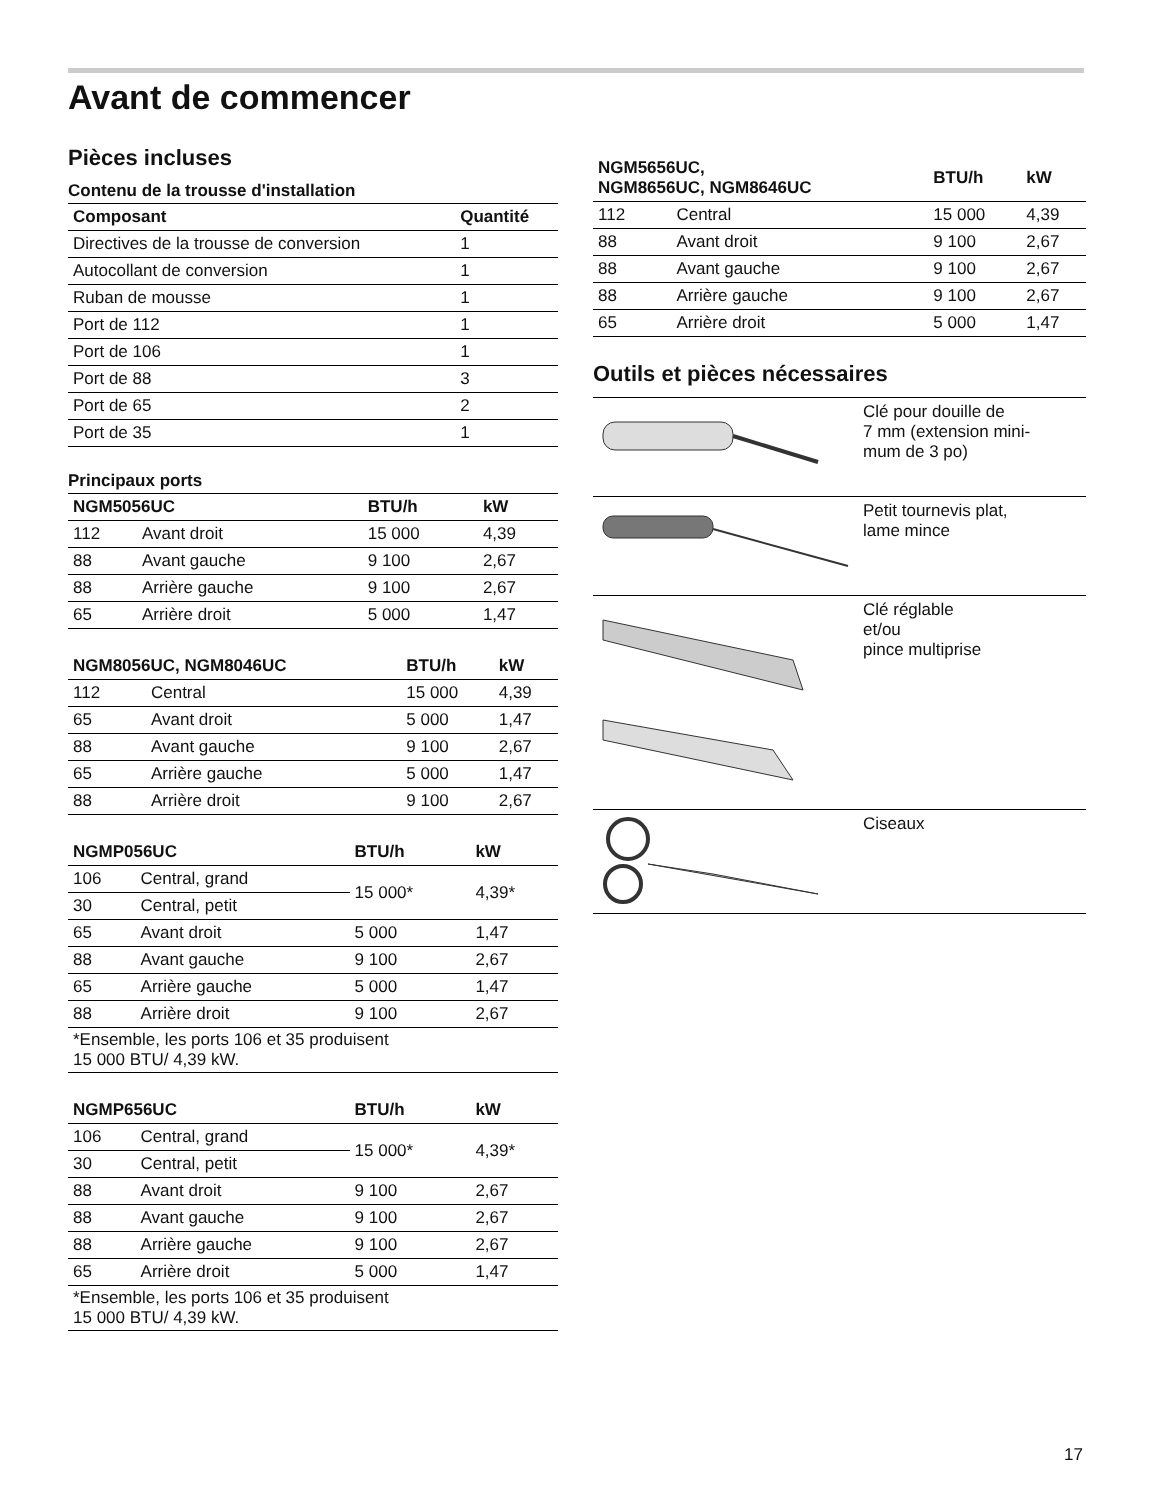Avant de commencer
Pièces incluses
Contenu de la trousse d'installation
| Composant | Quantité |
| --- | --- |
| Directives de la trousse de conversion | 1 |
| Autocollant de conversion | 1 |
| Ruban de mousse | 1 |
| Port de 112 | 1 |
| Port de 106 | 1 |
| Port de 88 | 3 |
| Port de 65 | 2 |
| Port de 35 | 1 |
Principaux ports
| NGM5056UC | | BTU/h | kW |
| --- | --- | --- | --- |
| 112 | Avant droit | 15 000 | 4,39 |
| 88 | Avant gauche | 9 100 | 2,67 |
| 88 | Arrière gauche | 9 100 | 2,67 |
| 65 | Arrière droit | 5 000 | 1,47 |
| NGM8056UC, NGM8046UC | | BTU/h | kW |
| --- | --- | --- | --- |
| 112 | Central | 15 000 | 4,39 |
| 65 | Avant droit | 5 000 | 1,47 |
| 88 | Avant gauche | 9 100 | 2,67 |
| 65 | Arrière gauche | 5 000 | 1,47 |
| 88 | Arrière droit | 9 100 | 2,67 |
| NGMP056UC | | BTU/h | kW |
| --- | --- | --- | --- |
| 106 | Central, grand | 15 000* | 4,39* |
| 30 | Central, petit | | |
| 65 | Avant droit | 5 000 | 1,47 |
| 88 | Avant gauche | 9 100 | 2,67 |
| 65 | Arrière gauche | 5 000 | 1,47 |
| 88 | Arrière droit | 9 100 | 2,67 |
| *Ensemble, les ports 106 et 35 produisent 15 000 BTU/ 4,39 kW. | | | |
| NGMP656UC | | BTU/h | kW |
| --- | --- | --- | --- |
| 106 | Central, grand | 15 000* | 4,39* |
| 30 | Central, petit | | |
| 88 | Avant droit | 9 100 | 2,67 |
| 88 | Avant gauche | 9 100 | 2,67 |
| 88 | Arrière gauche | 9 100 | 2,67 |
| 65 | Arrière droit | 5 000 | 1,47 |
| *Ensemble, les ports 106 et 35 produisent 15 000 BTU/ 4,39 kW. | | | |
| NGM5656UC, NGM8656UC, NGM8646UC | | BTU/h | kW |
| --- | --- | --- | --- |
| 112 | Central | 15 000 | 4,39 |
| 88 | Avant droit | 9 100 | 2,67 |
| 88 | Avant gauche | 9 100 | 2,67 |
| 88 | Arrière gauche | 9 100 | 2,67 |
| 65 | Arrière droit | 5 000 | 1,47 |
Outils et pièces nécessaires
| | Clé pour douille de 7 mm (extension mini- mum de 3 po) |
| | Petit tournevis plat, lame mince |
| | Clé réglable et/ou pince multiprise |
| | Ciseaux |
17